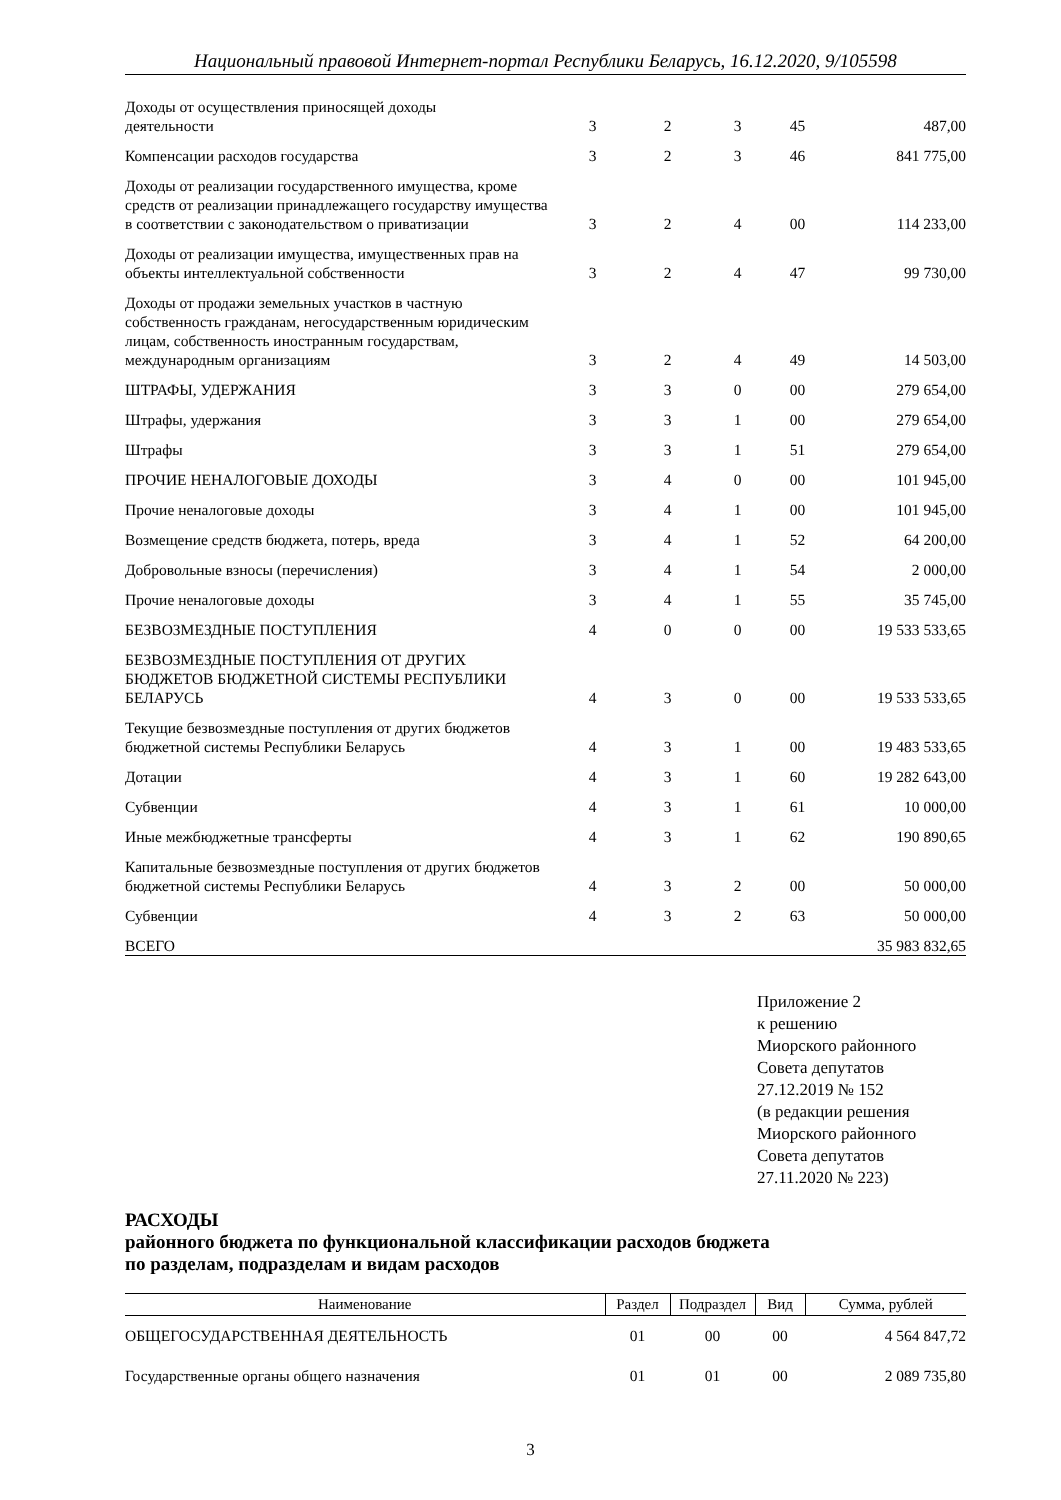Национальный правовой Интернет-портал Республики Беларусь, 16.12.2020, 9/105598
| Доходы от осуществления приносящей доходы деятельности | 3 | 2 | 3 | 45 | 487,00 |
| Компенсации расходов государства | 3 | 2 | 3 | 46 | 841 775,00 |
| Доходы от реализации государственного имущества, кроме средств от реализации принадлежащего государству имущества в соответствии с законодательством о приватизации | 3 | 2 | 4 | 00 | 114 233,00 |
| Доходы от реализации имущества, имущественных прав на объекты интеллектуальной собственности | 3 | 2 | 4 | 47 | 99 730,00 |
| Доходы от продажи земельных участков в частную собственность гражданам, негосударственным юридическим лицам, собственность иностранным государствам, международным организациям | 3 | 2 | 4 | 49 | 14 503,00 |
| ШТРАФЫ, УДЕРЖАНИЯ | 3 | 3 | 0 | 00 | 279 654,00 |
| Штрафы, удержания | 3 | 3 | 1 | 00 | 279 654,00 |
| Штрафы | 3 | 3 | 1 | 51 | 279 654,00 |
| ПРОЧИЕ НЕНАЛОГОВЫЕ ДОХОДЫ | 3 | 4 | 0 | 00 | 101 945,00 |
| Прочие неналоговые доходы | 3 | 4 | 1 | 00 | 101 945,00 |
| Возмещение средств бюджета, потерь, вреда | 3 | 4 | 1 | 52 | 64 200,00 |
| Добровольные взносы (перечисления) | 3 | 4 | 1 | 54 | 2 000,00 |
| Прочие неналоговые доходы | 3 | 4 | 1 | 55 | 35 745,00 |
| БЕЗВОЗМЕЗДНЫЕ ПОСТУПЛЕНИЯ | 4 | 0 | 0 | 00 | 19 533 533,65 |
| БЕЗВОЗМЕЗДНЫЕ ПОСТУПЛЕНИЯ ОТ ДРУГИХ БЮДЖЕТОВ БЮДЖЕТНОЙ СИСТЕМЫ РЕСПУБЛИКИ БЕЛАРУСЬ | 4 | 3 | 0 | 00 | 19 533 533,65 |
| Текущие безвозмездные поступления от других бюджетов бюджетной системы Республики Беларусь | 4 | 3 | 1 | 00 | 19 483 533,65 |
| Дотации | 4 | 3 | 1 | 60 | 19 282 643,00 |
| Субвенции | 4 | 3 | 1 | 61 | 10 000,00 |
| Иные межбюджетные трансферты | 4 | 3 | 1 | 62 | 190 890,65 |
| Капитальные безвозмездные поступления от других бюджетов бюджетной системы Республики Беларусь | 4 | 3 | 2 | 00 | 50 000,00 |
| Субвенции | 4 | 3 | 2 | 63 | 50 000,00 |
| ВСЕГО | | | | | 35 983 832,65 |
Приложение 2
к решению
Миорского районного
Совета депутатов
27.12.2019 № 152
(в редакции решения
Миорского районного
Совета депутатов
27.11.2020 № 223)
РАСХОДЫ
районного бюджета по функциональной классификации расходов бюджета
по разделам, подразделам и видам расходов
| Наименование | Раздел | Подраздел | Вид | Сумма, рублей |
| --- | --- | --- | --- | --- |
| ОБЩЕГОСУДАРСТВЕННАЯ ДЕЯТЕЛЬНОСТЬ | 01 | 00 | 00 | 4 564 847,72 |
| Государственные органы общего назначения | 01 | 01 | 00 | 2 089 735,80 |
3